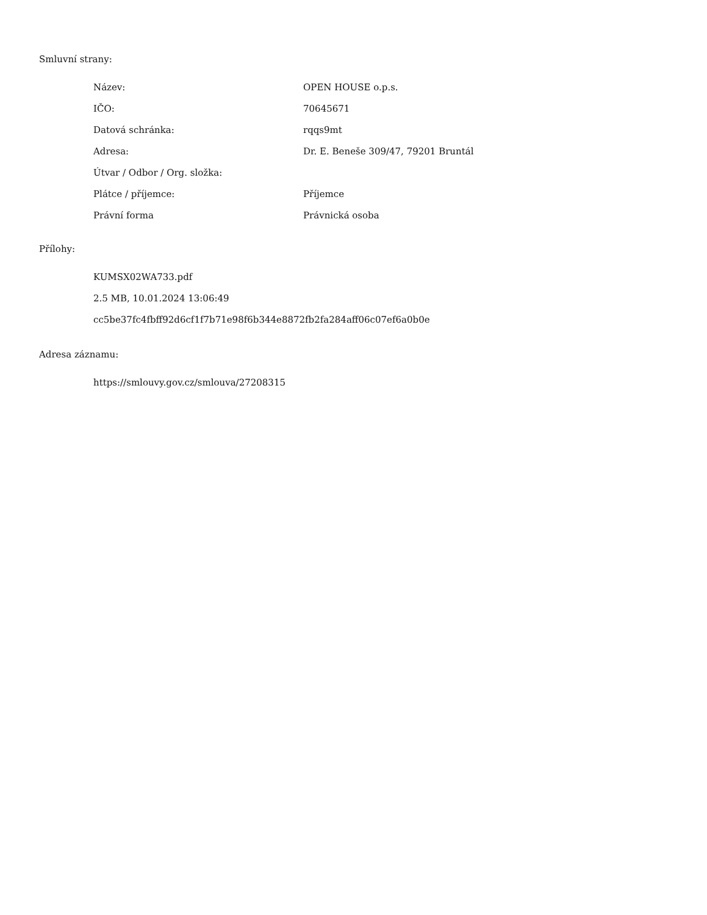Smluvní strany:
| Název: | OPEN HOUSE o.p.s. |
| IČO: | 70645671 |
| Datová schránka: | rqqs9mt |
| Adresa: | Dr. E. Beneše 309/47, 79201 Bruntál |
| Útvar / Odbor / Org. složka: | |
| Plátce / příjemce: | Příjemce |
| Právní forma | Právnická osoba |
Přílohy:
KUMSX02WA733.pdf
2.5 MB, 10.01.2024 13:06:49
cc5be37fc4fbff92d6cf1f7b71e98f6b344e8872fb2fa284aff06c07ef6a0b0e
Adresa záznamu:
https://smlouvy.gov.cz/smlouva/27208315